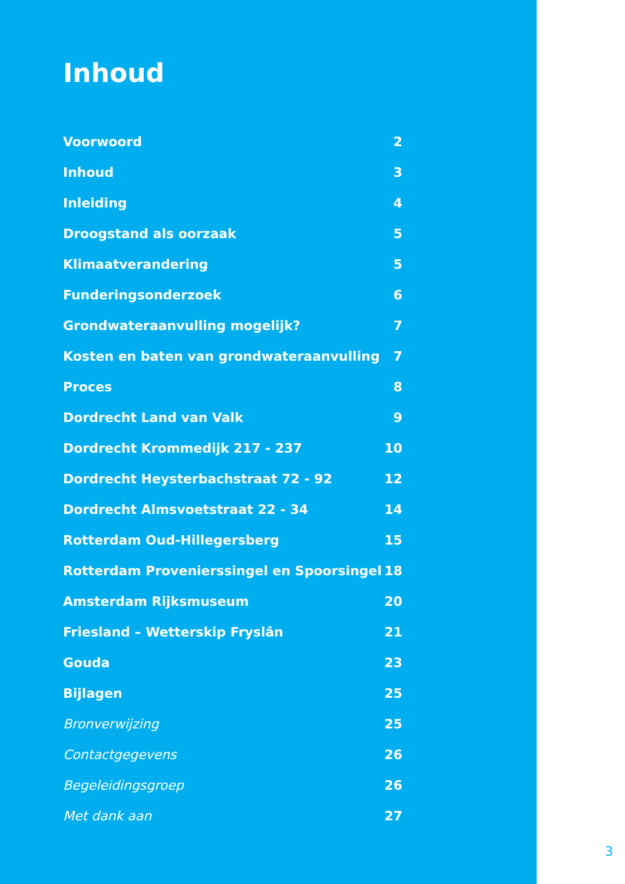Inhoud
Voorwoord 2
Inhoud 3
Inleiding 4
Droogstand als oorzaak 5
Klimaatverandering 5
Funderingsonderzoek 6
Grondwateraanvulling mogelijk? 7
Kosten en baten van grondwateraanvulling 7
Proces 8
Dordrecht Land van Valk 9
Dordrecht Krommedijk 217 - 237 10
Dordrecht Heysterbachstraat 72 - 92 12
Dordrecht Almsvoetstraat 22 - 34 14
Rotterdam Oud-Hillegersberg 15
Rotterdam Provenierssingel en Spoorsingel 18
Amsterdam Rijksmuseum 20
Friesland – Wetterskip Fryslân 21
Gouda 23
Bijlagen 25
Bronverwijzing 25
Contactgegevens 26
Begeleidingsgroep 26
Met dank aan 27
3